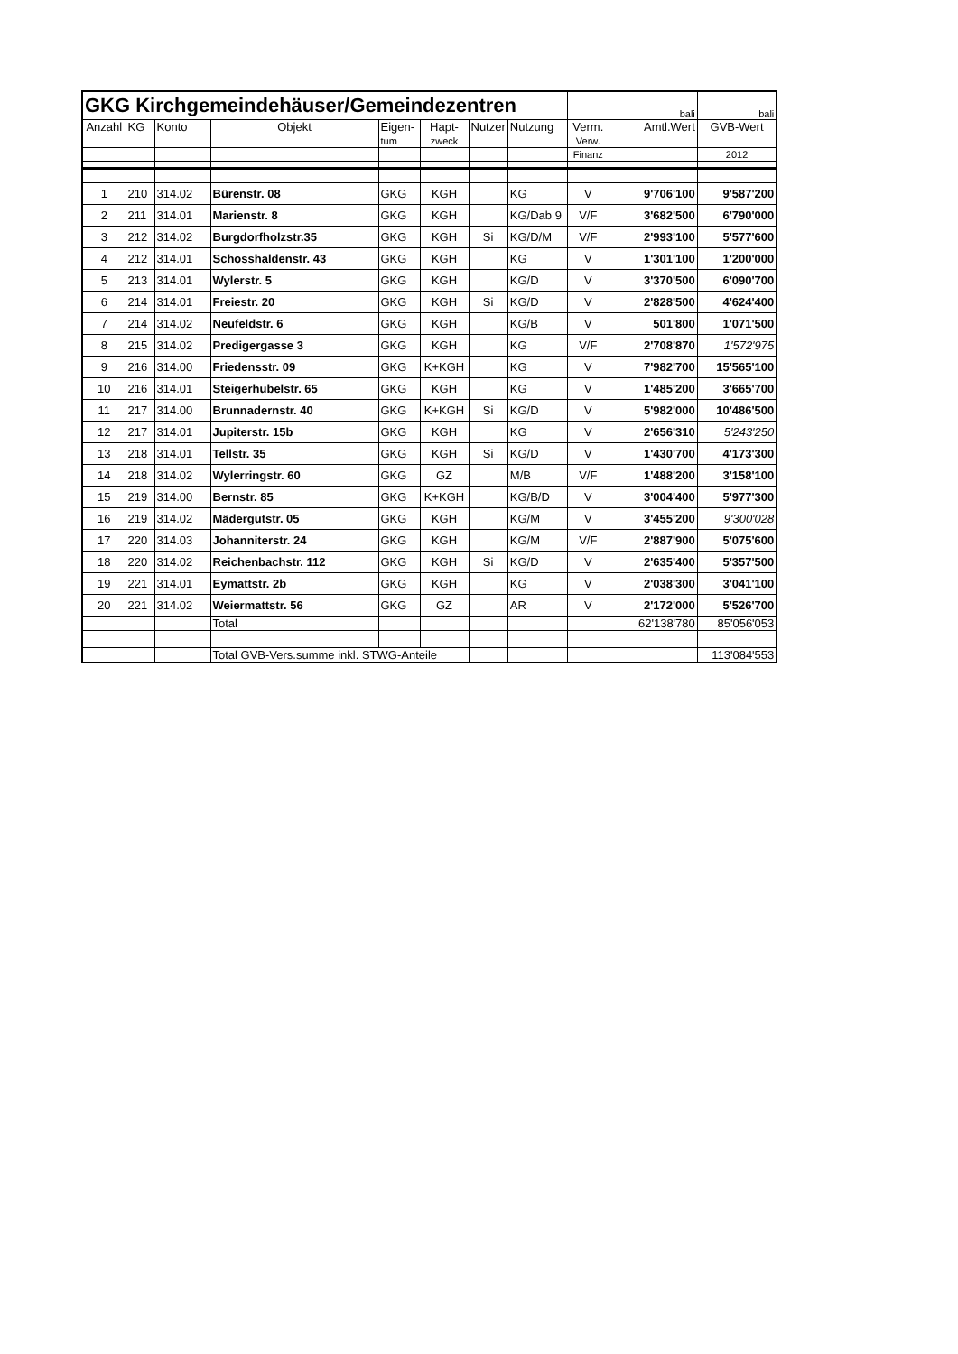| GKG Kirchgemeindehäuser/Gemeindezentren | | | | | | | | | bali | bali |
| Anzahl | KG | Konto | Objekt | Eigen- | Hapt- | Nutzer | Nutzung | Verm. | Amtl.Wert | GVB-Wert |
| | | | | tum | zweck | | | Verw. | | |
| | | | | | | | | Finanz | | 2012 |
| 1 | 210 | 314.02 | Bürenstr. 08 | GKG | KGH | | KG | V | 9'706'100 | 9'587'200 |
| 2 | 211 | 314.01 | Marienstr. 8 | GKG | KGH | | KG/Dab 9 | V/F | 3'682'500 | 6'790'000 |
| 3 | 212 | 314.02 | Burgdorfholzstr.35 | GKG | KGH | Si | KG/D/M | V/F | 2'993'100 | 5'577'600 |
| 4 | 212 | 314.01 | Schosshaldenstr. 43 | GKG | KGH | | KG | V | 1'301'100 | 1'200'000 |
| 5 | 213 | 314.01 | Wylerstr. 5 | GKG | KGH | | KG/D | V | 3'370'500 | 6'090'700 |
| 6 | 214 | 314.01 | Freiestr. 20 | GKG | KGH | Si | KG/D | V | 2'828'500 | 4'624'400 |
| 7 | 214 | 314.02 | Neufeldstr. 6 | GKG | KGH | | KG/B | V | 501'800 | 1'071'500 |
| 8 | 215 | 314.02 | Predigergasse 3 | GKG | KGH | | KG | V/F | 2'708'870 | 1'572'975 |
| 9 | 216 | 314.00 | Friedensstr. 09 | GKG | K+KGH | | KG | V | 7'982'700 | 15'565'100 |
| 10 | 216 | 314.01 | Steigerhubelstr. 65 | GKG | KGH | | KG | V | 1'485'200 | 3'665'700 |
| 11 | 217 | 314.00 | Brunnadernstr. 40 | GKG | K+KGH | Si | KG/D | V | 5'982'000 | 10'486'500 |
| 12 | 217 | 314.01 | Jupiterstr. 15b | GKG | KGH | | KG | V | 2'656'310 | 5'243'250 |
| 13 | 218 | 314.01 | Tellstr. 35 | GKG | KGH | Si | KG/D | V | 1'430'700 | 4'173'300 |
| 14 | 218 | 314.02 | Wylerringstr. 60 | GKG | GZ | | M/B | V/F | 1'488'200 | 3'158'100 |
| 15 | 219 | 314.00 | Bernstr. 85 | GKG | K+KGH | | KG/B/D | V | 3'004'400 | 5'977'300 |
| 16 | 219 | 314.02 | Mädergutstr. 05 | GKG | KGH | | KG/M | V | 3'455'200 | 9'300'028 |
| 17 | 220 | 314.03 | Johanniterstr. 24 | GKG | KGH | | KG/M | V/F | 2'887'900 | 5'075'600 |
| 18 | 220 | 314.02 | Reichenbachstr. 112 | GKG | KGH | Si | KG/D | V | 2'635'400 | 5'357'500 |
| 19 | 221 | 314.01 | Eymattstr. 2b | GKG | KGH | | KG | V | 2'038'300 | 3'041'100 |
| 20 | 221 | 314.02 | Weiermattstr. 56 | GKG | GZ | | AR | V | 2'172'000 | 5'526'700 |
| | | | Total | | | | | | 62'138'780 | 85'056'053 |
| | | | Total GVB-Vers.summe inkl. STWG-Anteile | | | | | | | 113'084'553 |